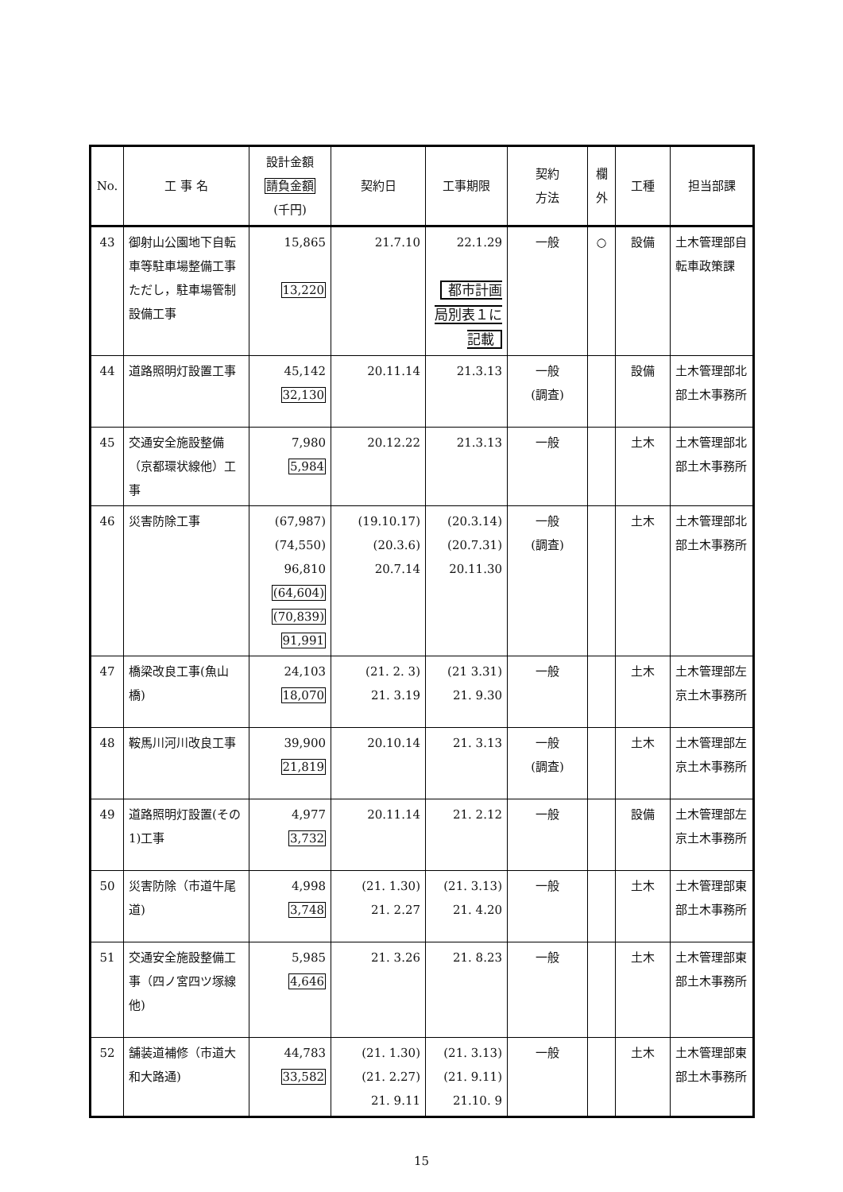| No. | 工 事 名 | 設計金額 請負金額 (千円) | 契約日 | 工事期限 | 契約 方法 | 欄 外 | 工種 | 担当部課 |
| --- | --- | --- | --- | --- | --- | --- | --- | --- |
| 43 | 御射山公園地下自転車等駐車場整備工事ただし，駐車場管制設備工事 | 15,865 13,220 | 21.7.10 | 22.1.29 都市計画局別表１に記載 | 一般 | ○ | 設備 | 土木管理部自転車政策課 |
| 44 | 道路照明灯設置工事 | 45,142 32,130 | 20.11.14 | 21.3.13 | 一般 (調査) | | 設備 | 土木管理部北部土木事務所 |
| 45 | 交通安全施設整備（京都環状線他）工事 | 7,980 5,984 | 20.12.22 | 21.3.13 | 一般 | | 土木 | 土木管理部北部土木事務所 |
| 46 | 災害防除工事 | (67,987) (74,550) 96,810 (64,604) (70,839) 91,991 | (19.10.17) (20.3.6) 20.7.14 | (20.3.14) (20.7.31) 20.11.30 | 一般 (調査) | | 土木 | 土木管理部北部土木事務所 |
| 47 | 橋梁改良工事(魚山橋) | 24,103 18,070 | (21. 2. 3) 21. 3.19 | (21 3.31) 21. 9.30 | 一般 | | 土木 | 土木管理部左京土木事務所 |
| 48 | 鞍馬川河川改良工事 | 39,900 21,819 | 20.10.14 | 21. 3.13 | 一般 (調査) | | 土木 | 土木管理部左京土木事務所 |
| 49 | 道路照明灯設置(その1)工事 | 4,977 3,732 | 20.11.14 | 21. 2.12 | 一般 | | 設備 | 土木管理部左京土木事務所 |
| 50 | 災害防除（市道牛尾道) | 4,998 3,748 | (21. 1.30) 21. 2.27 | (21. 3.13) 21. 4.20 | 一般 | | 土木 | 土木管理部東部土木事務所 |
| 51 | 交通安全施設整備工事（四ノ宮四ツ塚線 他) | 5,985 4,646 | 21. 3.26 | 21. 8.23 | 一般 | | 土木 | 土木管理部東部土木事務所 |
| 52 | 舗装道補修（市道大和大路通) | 44,783 33,582 | (21. 1.30) (21. 2.27) 21. 9.11 | (21. 3.13) (21. 9.11) 21.10. 9 | 一般 | | 土木 | 土木管理部東部土木事務所 |
15